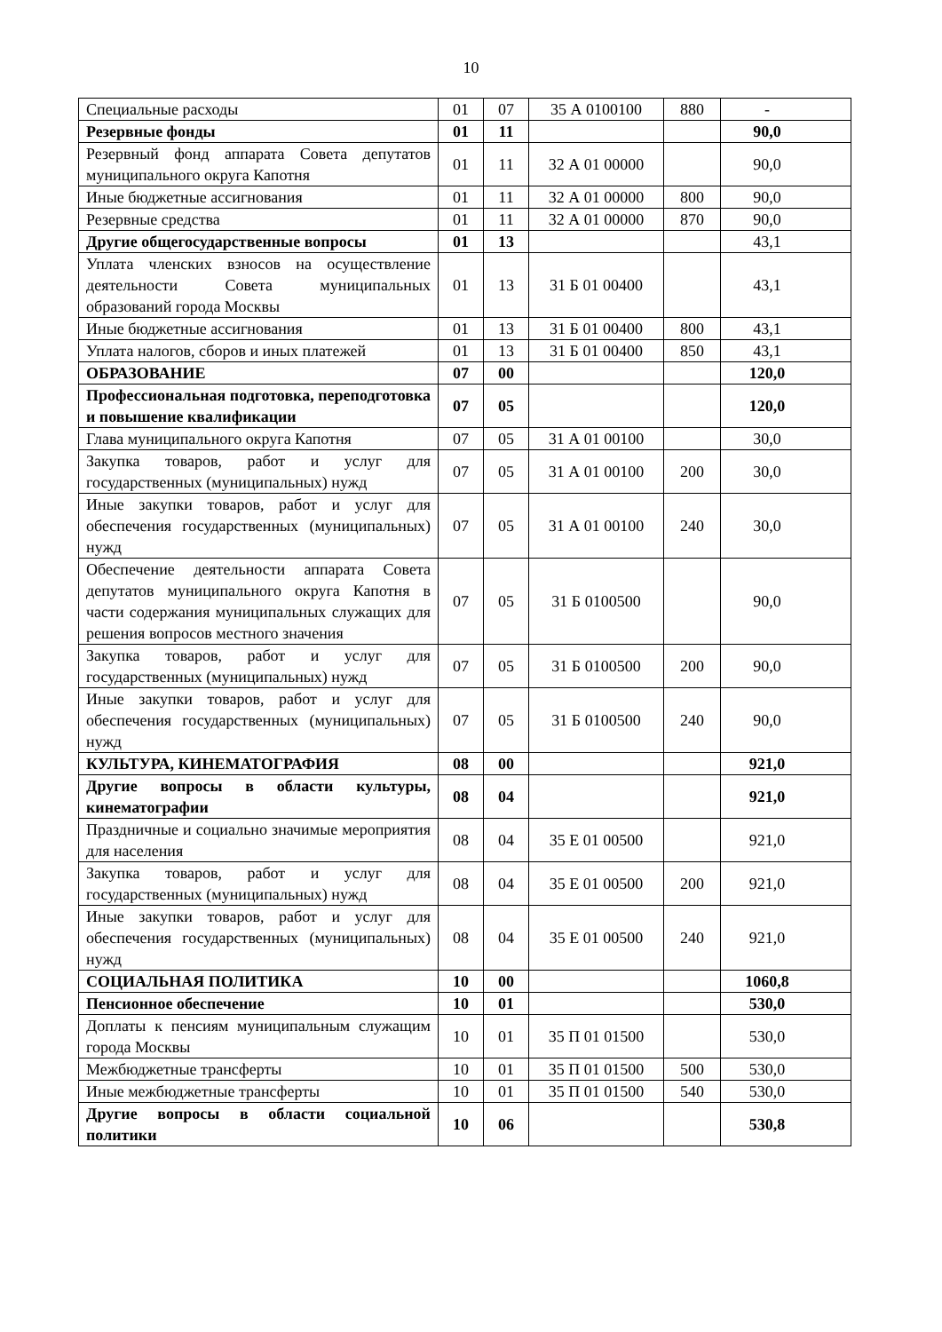10
| Специальные расходы | 01 | 07 | 35 А 0100100 | 880 | - |
| Резервные фонды | 01 | 11 | | | 90,0 |
| Резервный фонд аппарата Совета депутатов муниципального округа Капотня | 01 | 11 | 32 А 01 00000 | | 90,0 |
| Иные бюджетные ассигнования | 01 | 11 | 32 А 01 00000 | 800 | 90,0 |
| Резервные средства | 01 | 11 | 32 А 01 00000 | 870 | 90,0 |
| Другие общегосударственные вопросы | 01 | 13 | | | 43,1 |
| Уплата членских взносов на осуществление деятельности Совета муниципальных образований города Москвы | 01 | 13 | 31 Б 01 00400 | | 43,1 |
| Иные бюджетные ассигнования | 01 | 13 | 31 Б 01 00400 | 800 | 43,1 |
| Уплата налогов, сборов и иных платежей | 01 | 13 | 31 Б 01 00400 | 850 | 43,1 |
| ОБРАЗОВАНИЕ | 07 | 00 | | | 120,0 |
| Профессиональная подготовка, переподготовка и повышение квалификации | 07 | 05 | | | 120,0 |
| Глава муниципального округа Капотня | 07 | 05 | 31 А 01 00100 | | 30,0 |
| Закупка товаров, работ и услуг для государственных (муниципальных) нужд | 07 | 05 | 31 А 01 00100 | 200 | 30,0 |
| Иные закупки товаров, работ и услуг для обеспечения государственных (муниципальных) нужд | 07 | 05 | 31 А 01 00100 | 240 | 30,0 |
| Обеспечение деятельности аппарата Совета депутатов муниципального округа Капотня в части содержания муниципальных служащих для решения вопросов местного значения | 07 | 05 | 31 Б 0100500 | | 90,0 |
| Закупка товаров, работ и услуг для государственных (муниципальных) нужд | 07 | 05 | 31 Б 0100500 | 200 | 90,0 |
| Иные закупки товаров, работ и услуг для обеспечения государственных (муниципальных) нужд | 07 | 05 | 31 Б 0100500 | 240 | 90,0 |
| КУЛЬТУРА, КИНЕМАТОГРАФИЯ | 08 | 00 | | | 921,0 |
| Другие вопросы в области культуры, кинематографии | 08 | 04 | | | 921,0 |
| Праздничные и социально значимые мероприятия для населения | 08 | 04 | 35 Е 01 00500 | | 921,0 |
| Закупка товаров, работ и услуг для государственных (муниципальных) нужд | 08 | 04 | 35 Е 01 00500 | 200 | 921,0 |
| Иные закупки товаров, работ и услуг для обеспечения государственных (муниципальных) нужд | 08 | 04 | 35 Е 01 00500 | 240 | 921,0 |
| СОЦИАЛЬНАЯ ПОЛИТИКА | 10 | 00 | | | 1060,8 |
| Пенсионное обеспечение | 10 | 01 | | | 530,0 |
| Доплаты к пенсиям муниципальным служащим города Москвы | 10 | 01 | 35 П 01 01500 | | 530,0 |
| Межбюджетные трансферты | 10 | 01 | 35 П 01 01500 | 500 | 530,0 |
| Иные межбюджетные трансферты | 10 | 01 | 35 П 01 01500 | 540 | 530,0 |
| Другие вопросы в области социальной политики | 10 | 06 | | | 530,8 |